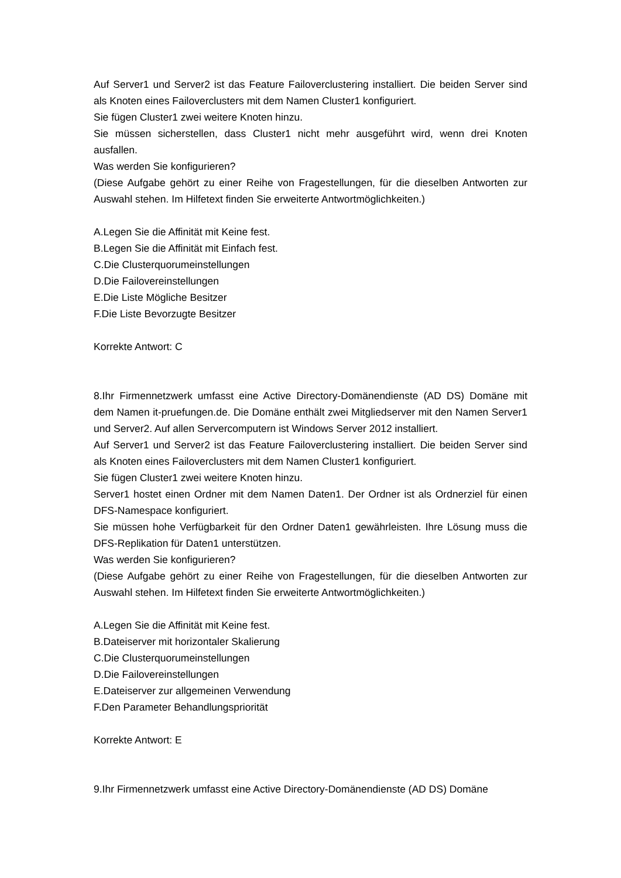Auf Server1 und Server2 ist das Feature Failoverclustering installiert. Die beiden Server sind als Knoten eines Failoverclusters mit dem Namen Cluster1 konfiguriert.
Sie fügen Cluster1 zwei weitere Knoten hinzu.
Sie müssen sicherstellen, dass Cluster1 nicht mehr ausgeführt wird, wenn drei Knoten ausfallen.
Was werden Sie konfigurieren?
(Diese Aufgabe gehört zu einer Reihe von Fragestellungen, für die dieselben Antworten zur Auswahl stehen. Im Hilfetext finden Sie erweiterte Antwortmöglichkeiten.)
A.Legen Sie die Affinität mit Keine fest.
B.Legen Sie die Affinität mit Einfach fest.
C.Die Clusterquorumeinstellungen
D.Die Failovereinstellungen
E.Die Liste Mögliche Besitzer
F.Die Liste Bevorzugte Besitzer
Korrekte Antwort: C
8.Ihr Firmennetzwerk umfasst eine Active Directory-Domänendienste (AD DS) Domäne mit dem Namen it-pruefungen.de. Die Domäne enthält zwei Mitgliedserver mit den Namen Server1 und Server2. Auf allen Servercomputern ist Windows Server 2012 installiert.
Auf Server1 und Server2 ist das Feature Failoverclustering installiert. Die beiden Server sind als Knoten eines Failoverclusters mit dem Namen Cluster1 konfiguriert.
Sie fügen Cluster1 zwei weitere Knoten hinzu.
Server1 hostet einen Ordner mit dem Namen Daten1. Der Ordner ist als Ordnerziel für einen DFS-Namespace konfiguriert.
Sie müssen hohe Verfügbarkeit für den Ordner Daten1 gewährleisten. Ihre Lösung muss die DFS-Replikation für Daten1 unterstützen.
Was werden Sie konfigurieren?
(Diese Aufgabe gehört zu einer Reihe von Fragestellungen, für die dieselben Antworten zur Auswahl stehen. Im Hilfetext finden Sie erweiterte Antwortmöglichkeiten.)
A.Legen Sie die Affinität mit Keine fest.
B.Dateiserver mit horizontaler Skalierung
C.Die Clusterquorumeinstellungen
D.Die Failovereinstellungen
E.Dateiserver zur allgemeinen Verwendung
F.Den Parameter Behandlungspriorität
Korrekte Antwort: E
9.Ihr Firmennetzwerk umfasst eine Active Directory-Domänendienste (AD DS) Domäne